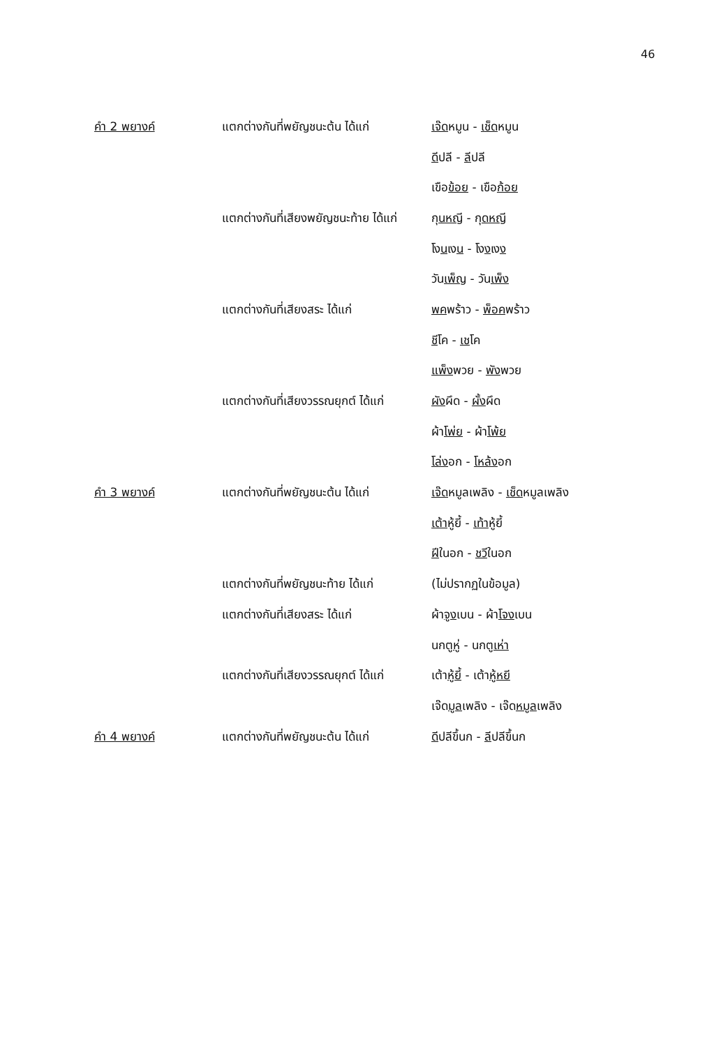46
| คำ 2 พยางค์ | แตกต่างกันที่พยัญชนะต้น ได้แก่ | เจ๊ด หมูน - เช็ด หมูน |
| | | ดี ปลี - ลี ปลี |
| | | เขือ ข้อย - เขือ ก้อย |
| | แตกต่างกันที่เสียงพยัญชนะท้าย ได้แก่ | กุ นหญี - กุ ดหญี |
| | | โง น เง น - โง ง เง ง |
| | | วัน เพ็ญ - วัน เพ็ง |
| | แตกต่างกันที่เสียงสระ ได้แก่ | พค พร้าว - พ็อค พร้าว |
| | | ชี โค - เช โค |
| | | แพ็ง พวย - พัง พวย |
| | แตกต่างกันที่เสียงวรรณยุกต์ ได้แก่ | ผัง ผึด - ผั้ง ผึด |
| | | ผ้า โพ่ย - ผ้า โพ้ย |
| | | โล่ง อก - โหล้ง อก |
| คำ 3 พยางค์ | แตกต่างกันที่พยัญชนะต้น ได้แก่ | เจ๊ด หมูลเพลิง - เช็ด หมูลเพลิง |
| | | เต้า หู้ยี้ - เท้า หู้ยี้ |
| | | ฝี ในอก - ชวี ในอก |
| | แตกต่างกันที่พยัญชนะท้าย ได้แก่ | (ไม่ปรากฏในข้อมูล) |
| | แตกต่างกันที่เสียงสระ ได้แก่ | ผ้า จูง เบน - ผ้า โจง เบน |
| | | นกตู หู่ - นกตู เห่า |
| | แตกต่างกันที่เสียงวรรณยุกต์ ได้แก่ | เต้า หู้ยี้ - เต้า หู้หยี |
| | | เจ๊ด มูล เพลิง - เจ๊ด หมูล เพลิง |
| คำ 4 พยางค์ | แตกต่างกันที่พยัญชนะต้น ได้แก่ | ดี ปลีขึ้นก - ลี ปลีขึ้นก |